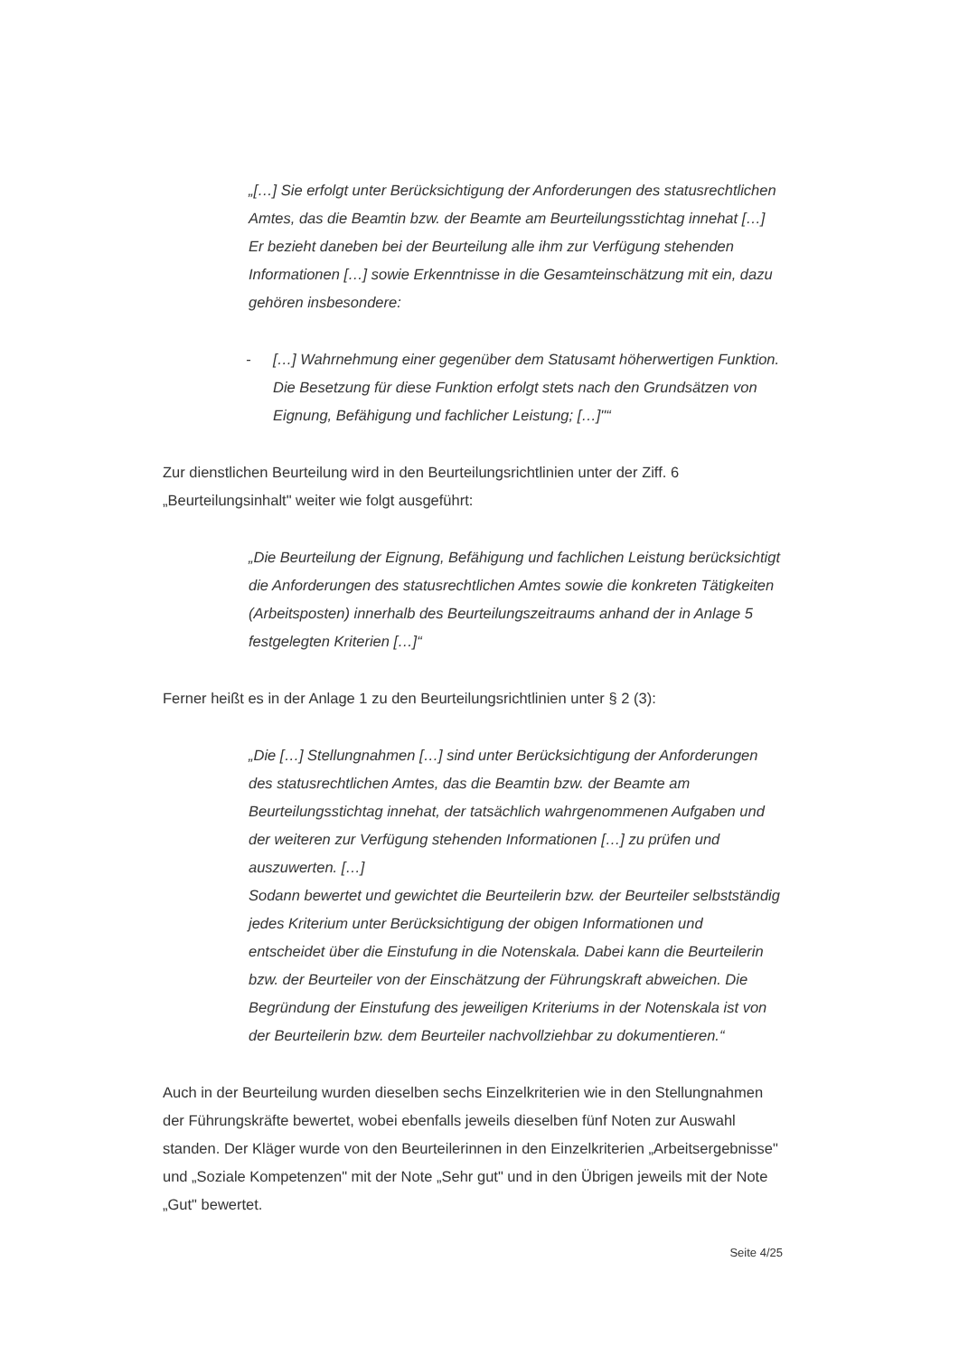„[…] Sie erfolgt unter Berücksichtigung der Anforderungen des statusrechtlichen Amtes, das die Beamtin bzw. der Beamte am Beurteilungsstichtag innehat […] Er bezieht daneben bei der Beurteilung alle ihm zur Verfügung stehenden Informationen […] sowie Erkenntnisse in die Gesamteinschätzung mit ein, dazu gehören insbesondere:
- […] Wahrnehmung einer gegenüber dem Statusamt höherwertigen Funktion. Die Besetzung für diese Funktion erfolgt stets nach den Grundsätzen von Eignung, Befähigung und fachlicher Leistung; […]"“
Zur dienstlichen Beurteilung wird in den Beurteilungsrichtlinien unter der Ziff. 6 „Beurteilungsinhalt" weiter wie folgt ausgeführt:
„Die Beurteilung der Eignung, Befähigung und fachlichen Leistung berücksichtigt die Anforderungen des statusrechtlichen Amtes sowie die konkreten Tätigkeiten (Arbeitsposten) innerhalb des Beurteilungszeitraums anhand der in Anlage 5 festgelegten Kriterien […]“
Ferner heißt es in der Anlage 1 zu den Beurteilungsrichtlinien unter § 2 (3):
„Die […] Stellungnahmen […] sind unter Berücksichtigung der Anforderungen des statusrechtlichen Amtes, das die Beamtin bzw. der Beamte am Beurteilungsstichtag innehat, der tatsächlich wahrgenommenen Aufgaben und der weiteren zur Verfügung stehenden Informationen […] zu prüfen und auszuwerten. […]
Sodann bewertet und gewichtet die Beurteilerin bzw. der Beurteiler selbstständig jedes Kriterium unter Berücksichtigung der obigen Informationen und entscheidet über die Einstufung in die Notenskala. Dabei kann die Beurteilerin bzw. der Beurteiler von der Einschätzung der Führungskraft abweichen. Die Begründung der Einstufung des jeweiligen Kriteriums in der Notenskala ist von der Beurteilerin bzw. dem Beurteiler nachvollziehbar zu dokumentieren.“
Auch in der Beurteilung wurden dieselben sechs Einzelkriterien wie in den Stellungnahmen der Führungskräfte bewertet, wobei ebenfalls jeweils dieselben fünf Noten zur Auswahl standen. Der Kläger wurde von den Beurteilerinnen in den Einzelkriterien „Arbeitsergebnisse" und „Soziale Kompetenzen" mit der Note „Sehr gut" und in den Übrigen jeweils mit der Note „Gut" bewertet.
Seite 4/25